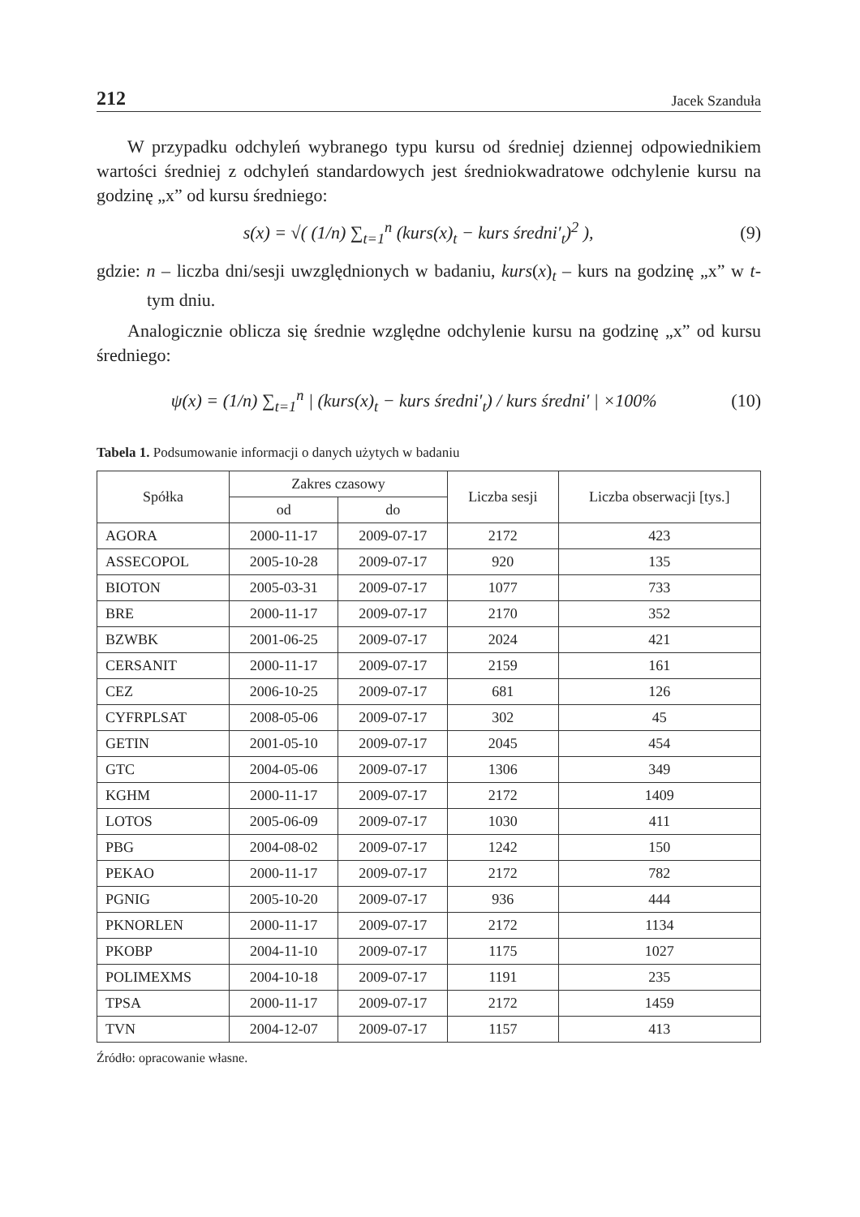212 Jacek Szanduła
W przypadku odchyleń wybranego typu kursu od średniej dziennej odpowiednikiem wartości średniej z odchyleń standardowych jest średniokwadratowe odchylenie kursu na godzinę „x” od kursu średniego:
s(x) = √( (1/n) ∑<sub>t=1</sub><sup>n</sup> (kurs(x)<sub>t</sub> − kurs średni′<sub>t</sub>)<sup>2</sup> ), (9)
gdzie: n – liczba dni/sesji uwzględnionych w badaniu, kurs(x)<sub>t</sub> – kurs na godzinę „x” w t-tym dniu.
Analogicznie oblicza się średnie względne odchylenie kursu na godzinę „x” od kursu średniego:
ψ(x) = (1/n) ∑<sub>t=1</sub><sup>n</sup> | (kurs(x)<sub>t</sub> − kurs średni′<sub>t</sub>) / kurs średni′ | ×100% (10)
Tabela 1. Podsumowanie informacji o danych użytych w badaniu
| Spółka | Zakres czasowy | | Liczba sesji | Liczba obserwacji [tys.] |
| --- | --- | --- | --- | --- |
| | od | do | | |
| AGORA | 2000-11-17 | 2009-07-17 | 2172 | 423 |
| ASSECOPOL | 2005-10-28 | 2009-07-17 | 920 | 135 |
| BIOTON | 2005-03-31 | 2009-07-17 | 1077 | 733 |
| BRE | 2000-11-17 | 2009-07-17 | 2170 | 352 |
| BZWBK | 2001-06-25 | 2009-07-17 | 2024 | 421 |
| CERSANIT | 2000-11-17 | 2009-07-17 | 2159 | 161 |
| CEZ | 2006-10-25 | 2009-07-17 | 681 | 126 |
| CYFRPLSAT | 2008-05-06 | 2009-07-17 | 302 | 45 |
| GETIN | 2001-05-10 | 2009-07-17 | 2045 | 454 |
| GTC | 2004-05-06 | 2009-07-17 | 1306 | 349 |
| KGHM | 2000-11-17 | 2009-07-17 | 2172 | 1409 |
| LOTOS | 2005-06-09 | 2009-07-17 | 1030 | 411 |
| PBG | 2004-08-02 | 2009-07-17 | 1242 | 150 |
| PEKAO | 2000-11-17 | 2009-07-17 | 2172 | 782 |
| PGNIG | 2005-10-20 | 2009-07-17 | 936 | 444 |
| PKNORLEN | 2000-11-17 | 2009-07-17 | 2172 | 1134 |
| PKOBP | 2004-11-10 | 2009-07-17 | 1175 | 1027 |
| POLIMEXMS | 2004-10-18 | 2009-07-17 | 1191 | 235 |
| TPSA | 2000-11-17 | 2009-07-17 | 2172 | 1459 |
| TVN | 2004-12-07 | 2009-07-17 | 1157 | 413 |
Źródło: opracowanie własne.